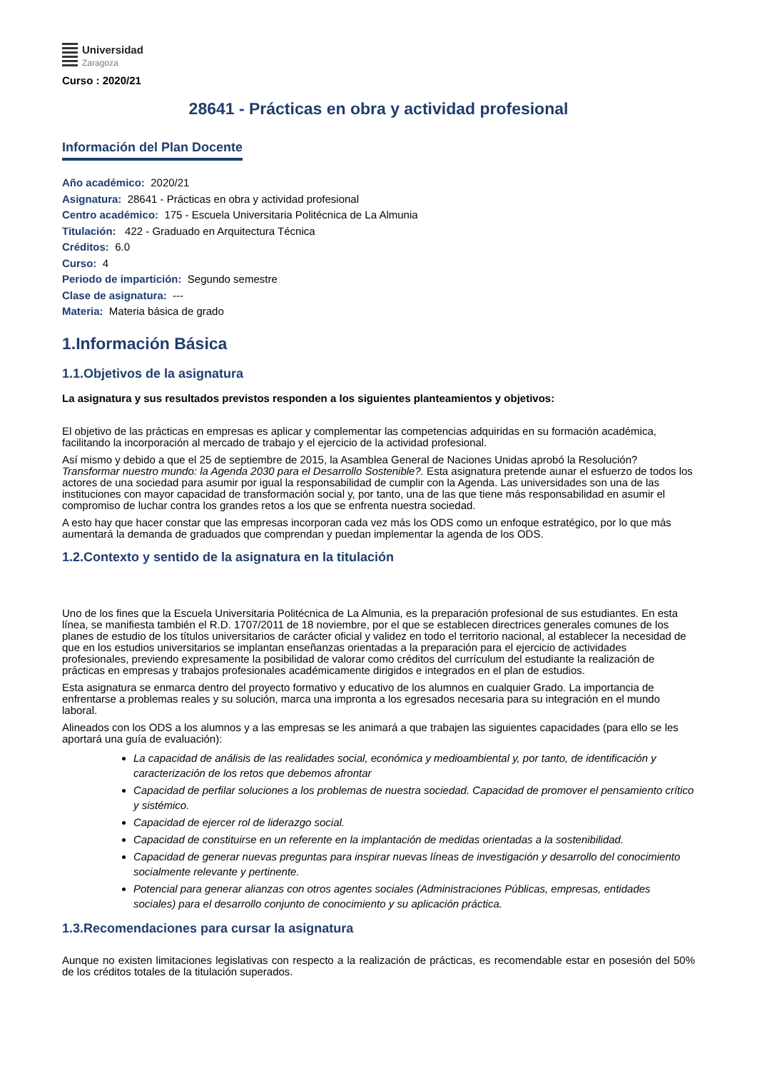Universidad
Zaragoza
Curso : 2020/21
28641 - Prácticas en obra y actividad profesional
Información del Plan Docente
Año académico: 2020/21
Asignatura: 28641 - Prácticas en obra y actividad profesional
Centro académico: 175 - Escuela Universitaria Politécnica de La Almunia
Titulación: 422 - Graduado en Arquitectura Técnica
Créditos: 6.0
Curso: 4
Periodo de impartición: Segundo semestre
Clase de asignatura: ---
Materia: Materia básica de grado
1.Información Básica
1.1.Objetivos de la asignatura
La asignatura y sus resultados previstos responden a los siguientes planteamientos y objetivos:
El objetivo de las prácticas en empresas es aplicar y complementar las competencias adquiridas en su formación académica, facilitando la incorporación al mercado de trabajo y el ejercicio de la actividad profesional.
Así mismo y debido a que el 25 de septiembre de 2015, la Asamblea General de Naciones Unidas aprobó la Resolución? Transformar nuestro mundo: la Agenda 2030 para el Desarrollo Sostenible?. Esta asignatura pretende aunar el esfuerzo de todos los actores de una sociedad para asumir por igual la responsabilidad de cumplir con la Agenda. Las universidades son una de las instituciones con mayor capacidad de transformación social y, por tanto, una de las que tiene más responsabilidad en asumir el compromiso de luchar contra los grandes retos a los que se enfrenta nuestra sociedad.
A esto hay que hacer constar que las empresas incorporan cada vez más los ODS como un enfoque estratégico, por lo que más aumentará la demanda de graduados que comprendan y puedan implementar la agenda de los ODS.
1.2.Contexto y sentido de la asignatura en la titulación
Uno de los fines que la Escuela Universitaria Politécnica de La Almunia, es la preparación profesional de sus estudiantes. En esta línea, se manifiesta también el R.D. 1707/2011 de 18 noviembre, por el que se establecen directrices generales comunes de los planes de estudio de los títulos universitarios de carácter oficial y validez en todo el territorio nacional, al establecer la necesidad de que en los estudios universitarios se implantan enseñanzas orientadas a la preparación para el ejercicio de actividades profesionales, previendo expresamente la posibilidad de valorar como créditos del currículum del estudiante la realización de prácticas en empresas y trabajos profesionales académicamente dirigidos e integrados en el plan de estudios.
Esta asignatura se enmarca dentro del proyecto formativo y educativo de los alumnos en cualquier Grado. La importancia de enfrentarse a problemas reales y su solución, marca una impronta a los egresados necesaria para su integración en el mundo laboral.
Alineados con los ODS a los alumnos y a las empresas se les animará a que trabajen las siguientes capacidades (para ello se les aportará una guía de evaluación):
La capacidad de análisis de las realidades social, económica y medioambiental y, por tanto, de identificación y caracterización de los retos que debemos afrontar
Capacidad de perfilar soluciones a los problemas de nuestra sociedad. Capacidad de promover el pensamiento crítico y sistémico.
Capacidad de ejercer rol de liderazgo social.
Capacidad de constituirse en un referente en la implantación de medidas orientadas a la sostenibilidad.
Capacidad de generar nuevas preguntas para inspirar nuevas líneas de investigación y desarrollo del conocimiento socialmente relevante y pertinente.
Potencial para generar alianzas con otros agentes sociales (Administraciones Públicas, empresas, entidades sociales) para el desarrollo conjunto de conocimiento y su aplicación práctica.
1.3.Recomendaciones para cursar la asignatura
Aunque no existen limitaciones legislativas con respecto a la realización de prácticas, es recomendable estar en posesión del 50% de los créditos totales de la titulación superados.